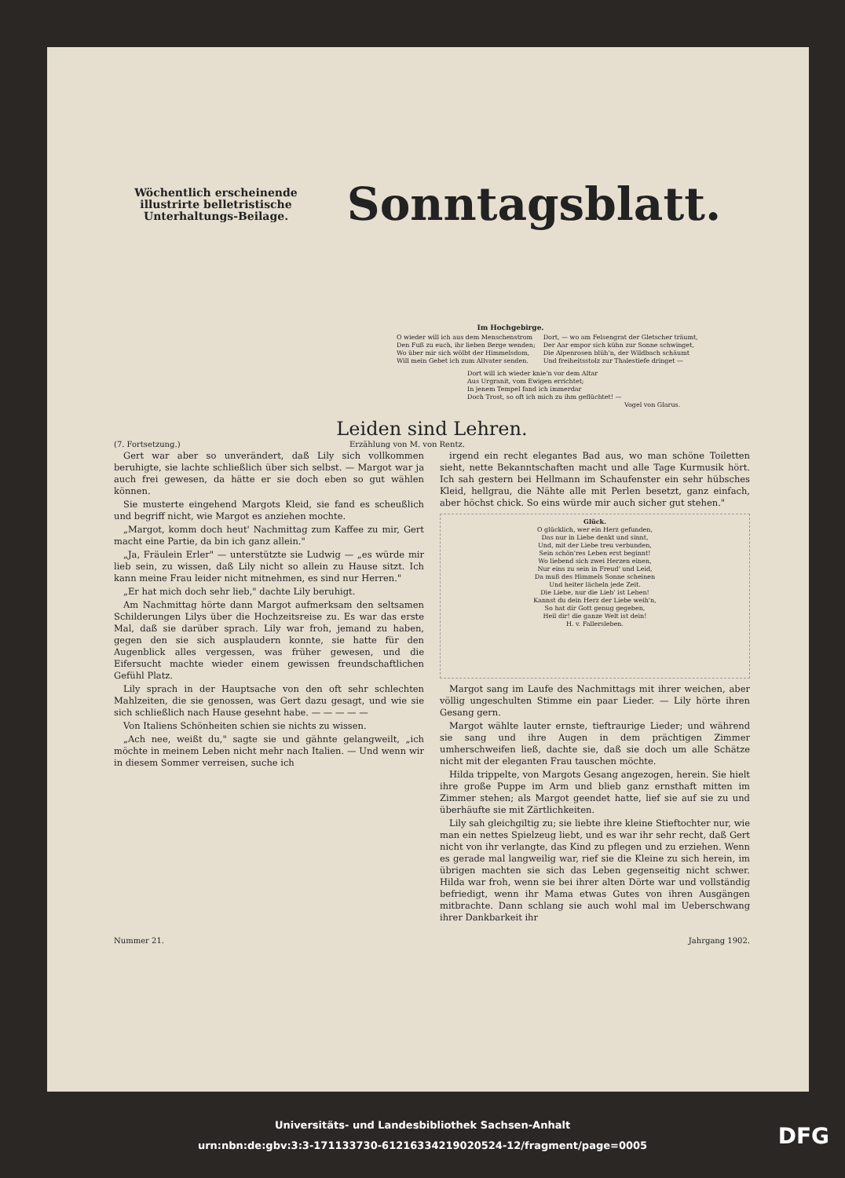Wöchentlich erscheinende illustrirte belletristische Unterhaltungs-Beilage.
Sonntagsblatt.
Im Hochgebirge.
O wieder will ich aus dem Menschenstrom
Den Fuß zu euch, ihr lieben Berge wenden;
Wo über mir sich wölbt der Himmelsdom,
Will mein Gebet ich zum Allvater senden.
Dort, — wo am Felsengrat der Gletscher träumt,
Der Aar empor sich kühn zur Sonne schwinget,
Die Alpenrosen blüh'n, der Wildbach schäumt
Und freiheitsstolz zur Thalestiefe dringet —
Dort will ich wieder knie'n vor dem Altar
Aus Urgranit, vom Ewigen errichtet;
In jenem Tempel fand ich immerdar
Doch Trost, so oft ich mich zu ihm geflüchtet! —
Vogel von Glarus.
Leiden sind Lehren.
(7. Fortsetzung.) Erzählung von M. von Rentz.
Gert war aber so unverändert, daß Lily sich vollkommen beruhigte, sie lachte schließlich über sich selbst. — Margot war ja auch frei gewesen, da hätte er sie doch eben so gut wählen können.
Sie musterte eingehend Margots Kleid, sie fand es scheußlich und begriff nicht, wie Margot es anziehen mochte.
„Margot, komm doch heut' Nachmittag zum Kaffee zu mir, Gert macht eine Partie, da bin ich ganz allein."
„Ja, Fräulein Erler" — unterstützte sie Ludwig — „es würde mir lieb sein, zu wissen, daß Lily nicht so allein zu Hause sitzt. Ich kann meine Frau leider nicht mitnehmen, es sind nur Herren."
„Er hat mich doch sehr lieb," dachte Lily beruhigt.
Am Nachmittag hörte dann Margot aufmerksam den seltsamen Schilderungen Lilys über die Hochzeitsreise zu. Es war das erste Mal, daß sie darüber sprach. Lily war froh, jemand zu haben, gegen den sie sich ausplaudern konnte, sie hatte für den Augenblick alles vergessen, was früher gewesen, und die Eifersucht machte wieder einem gewissen freundschaftlichen Gefühl Platz.
Lily sprach in der Hauptsache von den oft sehr schlechten Mahlzeiten, die sie genossen, was Gert dazu gesagt, und wie sie sich schließlich nach Hause gesehnt habe. — — — — —
Von Italiens Schönheiten schien sie nichts zu wissen.
„Ach nee, weißt du," sagte sie und gähnte gelangweilt, „ich möchte in meinem Leben nicht mehr nach Italien. — Und wenn wir in diesem Sommer verreisen, suche ich
irgend ein recht elegantes Bad aus, wo man schöne Toiletten sieht, nette Bekanntschaften macht und alle Tage Kurmusik hört. Ich sah gestern bei Hellmann im Schaufenster ein sehr hübsches Kleid, hellgrau, die Nähte alle mit Perlen besetzt, ganz einfach, aber höchst chick. So eins würde mir auch sicher gut stehen."
Glück.
O glücklich, wer ein Herz gefunden,
Das nur in Liebe denkt und sinnt,
Und, mit der Liebe treu verbunden,
Sein schön'res Leben erst beginnt!
Wo liebend sich zwei Herzen einen,
Nur eins zu sein in Freud' und Leid,
Da muß des Himmels Sonne scheinen
Und heiter lächeln jede Zeit.
Die Liebe, nur die Lieb' ist Leben!
Kannst du dein Herz der Liebe weih'n,
So hat dir Gott genug gegeben,
Heil dir! die ganze Welt ist dein!
H. v. Fallersleben.
Margot sang im Laufe des Nachmittags mit ihrer weichen, aber völlig ungeschulten Stimme ein paar Lieder. — Lily hörte ihren Gesang gern.
Margot wählte lauter ernste, tieftraurige Lieder; und während sie sang und ihre Augen in dem prächtigen Zimmer umherschweifen ließ, dachte sie, daß sie doch um alle Schätze nicht mit der eleganten Frau tauschen möchte.
Hilda trippelte, von Margots Gesang angezogen, herein. Sie hielt ihre große Puppe im Arm und blieb ganz ernsthaft mitten im Zimmer stehen; als Margot geendet hatte, lief sie auf sie zu und überhäufte sie mit Zärtlichkeiten.
Lily sah gleichgiltig zu; sie liebte ihre kleine Stieftochter nur, wie man ein nettes Spielzeug liebt, und es war ihr sehr recht, daß Gert nicht von ihr verlangte, das Kind zu pflegen und zu erziehen. Wenn es gerade mal langweilig war, rief sie die Kleine zu sich herein, im übrigen machten sie sich das Leben gegenseitig nicht schwer. Hilda war froh, wenn sie bei ihrer alten Dörte war und vollständig befriedigt, wenn ihr Mama etwas Gutes von ihren Ausgängen mitbrachte. Dann schlang sie auch wohl mal im Ueberschwang ihrer Dankbarkeit ihr
Nummer 21. Jahrgang 1902.
Universitäts- und Landesbibliothek Sachsen-Anhalt
urn:nbn:de:gbv:3:3-171133730-612163342190205​24-12/fragment/page=0005
DFG